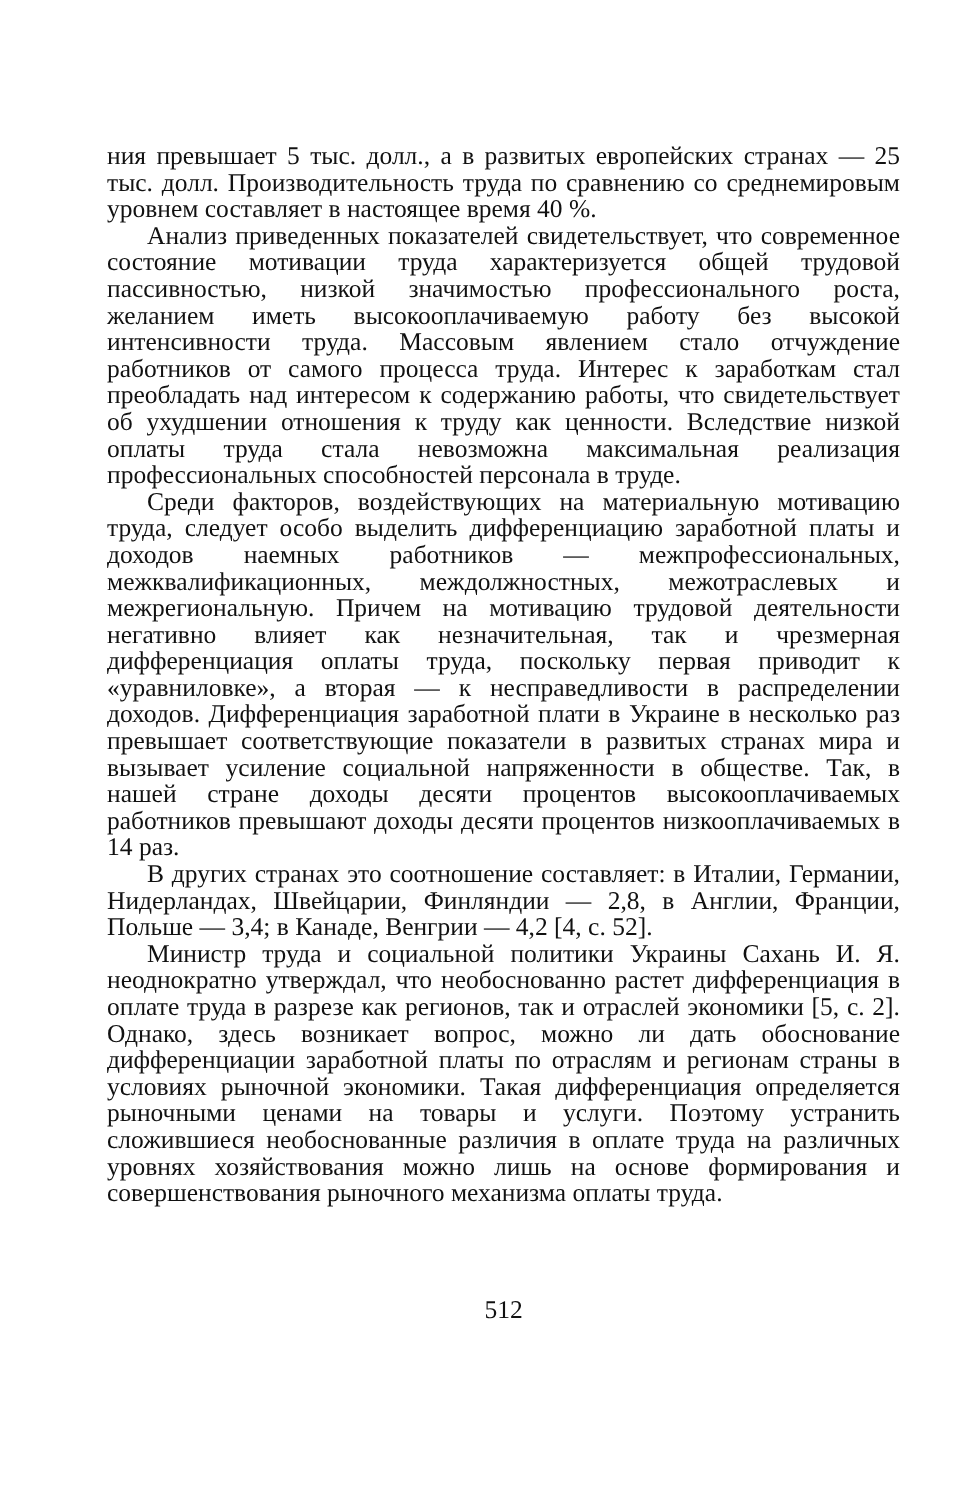ния превышает 5 тыс. долл., а в развитых европейских странах — 25 тыс. долл. Производительность труда по сравнению со среднемировым уровнем составляет в настоящее время 40 %.
Анализ приведенных показателей свидетельствует, что современное состояние мотивации труда характеризуется общей трудовой пассивностью, низкой значимостью профессионального роста, желанием иметь высокооплачиваемую работу без высокой интенсивности труда. Массовым явлением стало отчуждение работников от самого процесса труда. Интерес к заработкам стал преобладать над интересом к содержанию работы, что свидетельствует об ухудшении отношения к труду как ценности. Вследствие низкой оплаты труда стала невозможна максимальная реализация профессиональных способностей персонала в труде.
Среди факторов, воздействующих на материальную мотивацию труда, следует особо выделить дифференциацию заработной платы и доходов наемных работников — межпрофессиональных, межквалификационных, междолжностных, межотраслевых и межрегиональную. Причем на мотивацию трудовой деятельности негативно влияет как незначительная, так и чрезмерная дифференциация оплаты труда, поскольку первая приводит к «уравниловке», а вторая — к несправедливости в распределении доходов. Дифференциация заработной плати в Украине в несколько раз превышает соответствующие показатели в развитых странах мира и вызывает усиление социальной напряженности в обществе. Так, в нашей стране доходы десяти процентов высокооплачиваемых работников превышают доходы десяти процентов низкооплачиваемых в 14 раз.
В других странах это соотношение составляет: в Италии, Германии, Нидерландах, Швейцарии, Финляндии — 2,8, в Англии, Франции, Польше — 3,4; в Канаде, Венгрии — 4,2 [4, с. 52].
Министр труда и социальной политики Украины Сахань И. Я. неоднократно утверждал, что необоснованно растет дифференциация в оплате труда в разрезе как регионов, так и отраслей экономики [5, с. 2]. Однако, здесь возникает вопрос, можно ли дать обоснование дифференциации заработной платы по отраслям и регионам страны в условиях рыночной экономики. Такая дифференциация определяется рыночными ценами на товары и услуги. Поэтому устранить сложившиеся необоснованные различия в оплате труда на различных уровнях хозяйствования можно лишь на основе формирования и совершенствования рыночного механизма оплаты труда.
512